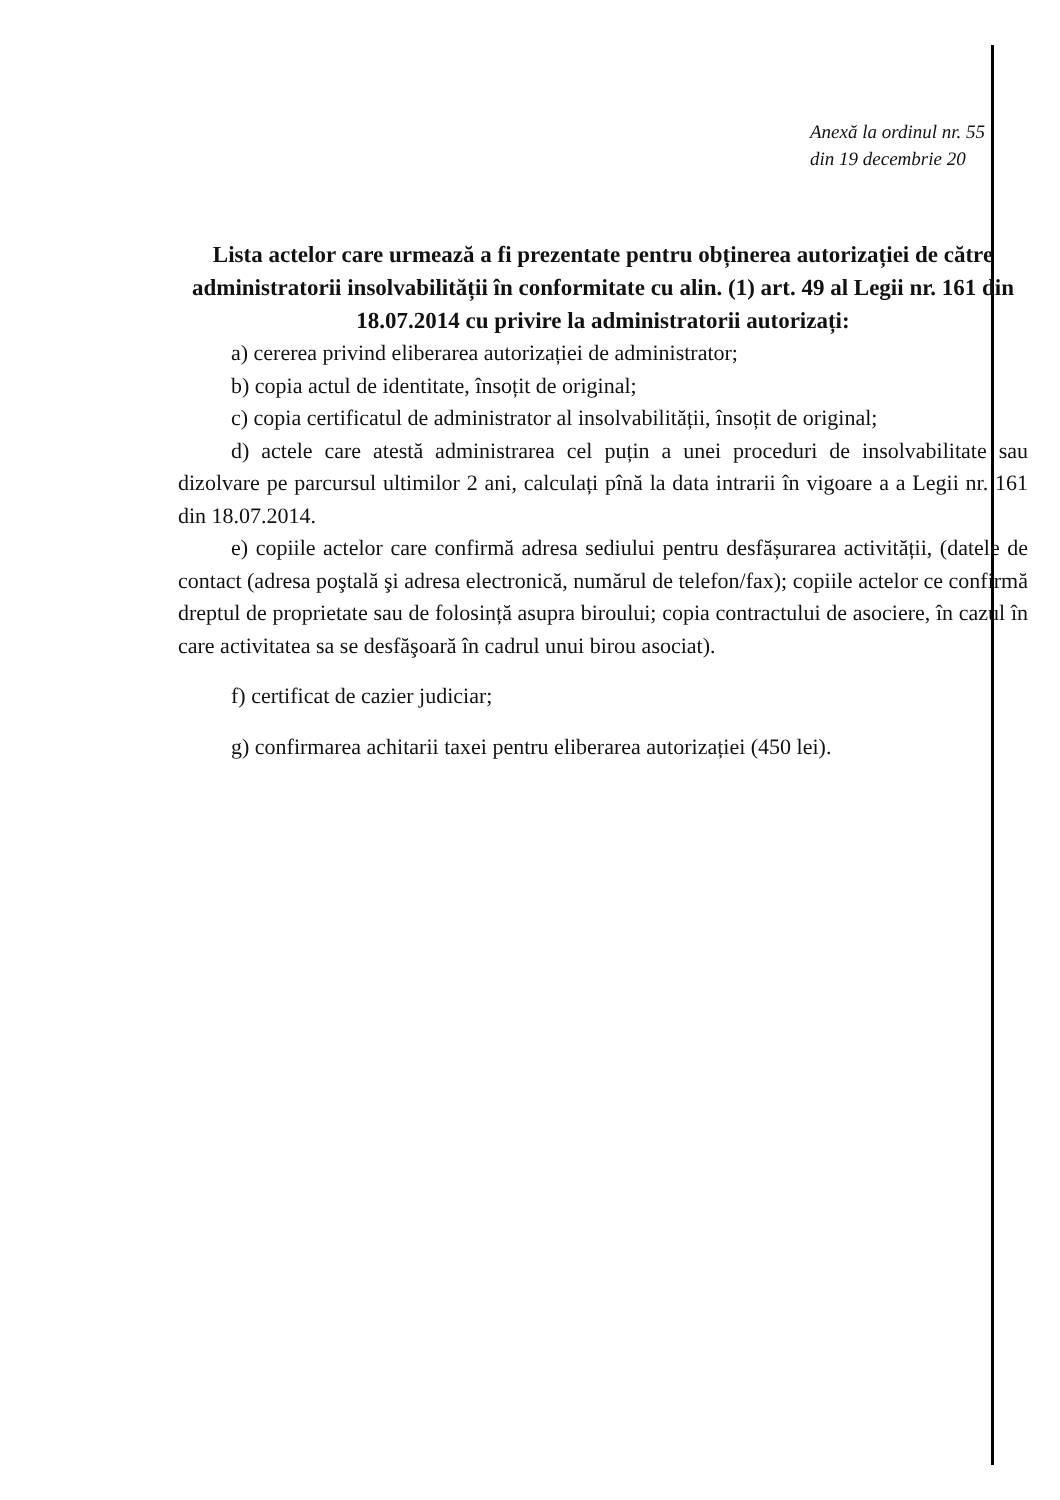Anexă la ordinul nr. 55
din 19 decembrie 20
Lista actelor care urmează a fi prezentate pentru obținerea autorizației de către administratorii insolvabilității în conformitate cu alin. (1) art. 49 al Legii nr. 161 din 18.07.2014 cu privire la administratorii autorizați:
a) cererea privind eliberarea autorizației de administrator;
b) copia actul de identitate, însoțit de original;
c) copia certificatul de administrator al insolvabilității, însoțit de original;
d) actele care atestă administrarea cel puțin a unei proceduri de insolvabilitate sau dizolvare pe parcursul ultimilor 2 ani, calculați pînă la data intrarii în vigoare a a Legii nr. 161 din 18.07.2014.
e) copiile actelor care confirmă adresa sediului pentru desfășurarea activității, (datele de contact (adresa poştală şi adresa electronică, numărul de telefon/fax); copiile actelor ce confirmă dreptul de proprietate sau de folosință asupra biroului; copia contractului de asociere, în cazul în care activitatea sa se desfăşoară în cadrul unui birou asociat).
f) certificat de cazier judiciar;
g) confirmarea achitarii taxei pentru eliberarea autorizației (450 lei).